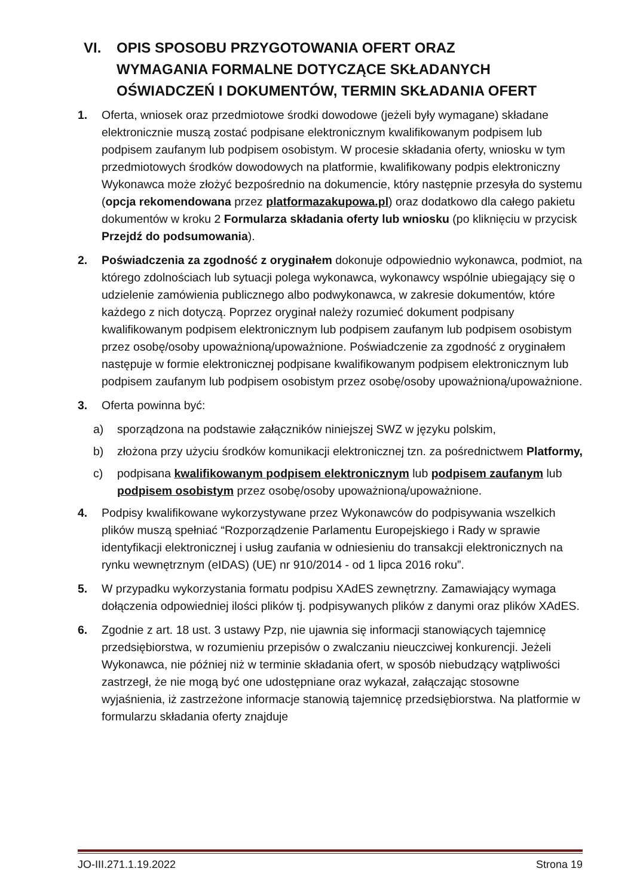VI. OPIS SPOSOBU PRZYGOTOWANIA OFERT ORAZ
WYMAGANIA FORMALNE DOTYCZĄCE SKŁADANYCH
OŚWIADCZEŃ I DOKUMENTÓW, TERMIN SKŁADANIA OFERT
1. Oferta, wniosek oraz przedmiotowe środki dowodowe (jeżeli były wymagane) składane elektronicznie muszą zostać podpisane elektronicznym kwalifikowanym podpisem lub podpisem zaufanym lub podpisem osobistym. W procesie składania oferty, wniosku w tym przedmiotowych środków dowodowych na platformie, kwalifikowany podpis elektroniczny Wykonawca może złożyć bezpośrednio na dokumencie, który następnie przesyła do systemu (opcja rekomendowana przez platformazakupowa.pl) oraz dodatkowo dla całego pakietu dokumentów w kroku 2 Formularza składania oferty lub wniosku (po kliknięciu w przycisk Przejdź do podsumowania).
2. Poświadczenia za zgodność z oryginałem dokonuje odpowiednio wykonawca, podmiot, na którego zdolnościach lub sytuacji polega wykonawca, wykonawcy wspólnie ubiegający się o udzielenie zamówienia publicznego albo podwykonawca, w zakresie dokumentów, które każdego z nich dotyczą. Poprzez oryginał należy rozumieć dokument podpisany kwalifikowanym podpisem elektronicznym lub podpisem zaufanym lub podpisem osobistym przez osobę/osoby upoważnioną/upoważnione. Poświadczenie za zgodność z oryginałem następuje w formie elektronicznej podpisane kwalifikowanym podpisem elektronicznym lub podpisem zaufanym lub podpisem osobistym przez osobę/osoby upoważnioną/upoważnione.
3. Oferta powinna być:
a) sporządzona na podstawie załączników niniejszej SWZ w języku polskim,
b) złożona przy użyciu środków komunikacji elektronicznej tzn. za pośrednictwem Platformy,
c) podpisana kwalifikowanym podpisem elektronicznym lub podpisem zaufanym lub podpisem osobistym przez osobę/osoby upoważnioną/upoważnione.
4. Podpisy kwalifikowane wykorzystywane przez Wykonawców do podpisywania wszelkich plików muszą spełniać “Rozporządzenie Parlamentu Europejskiego i Rady w sprawie identyfikacji elektronicznej i usług zaufania w odniesieniu do transakcji elektronicznych na rynku wewnętrznym (eIDAS) (UE) nr 910/2014 - od 1 lipca 2016 roku”.
5. W przypadku wykorzystania formatu podpisu XAdES zewnętrzny. Zamawiający wymaga dołączenia odpowiedniej ilości plików tj. podpisywanych plików z danymi oraz plików XAdES.
6. Zgodnie z art. 18 ust. 3 ustawy Pzp, nie ujawnia się informacji stanowiących tajemnicę przedsiębiorstwa, w rozumieniu przepisów o zwalczaniu nieuczciwej konkurencji. Jeżeli Wykonawca, nie później niż w terminie składania ofert, w sposób niebudzący wątpliwości zastrzegł, że nie mogą być one udostępniane oraz wykazał, załączając stosowne wyjaśnienia, iż zastrzeżone informacje stanowią tajemnicę przedsiębiorstwa. Na platformie w formularzu składania oferty znajduje
JO-III.271.1.19.2022 Strona 19